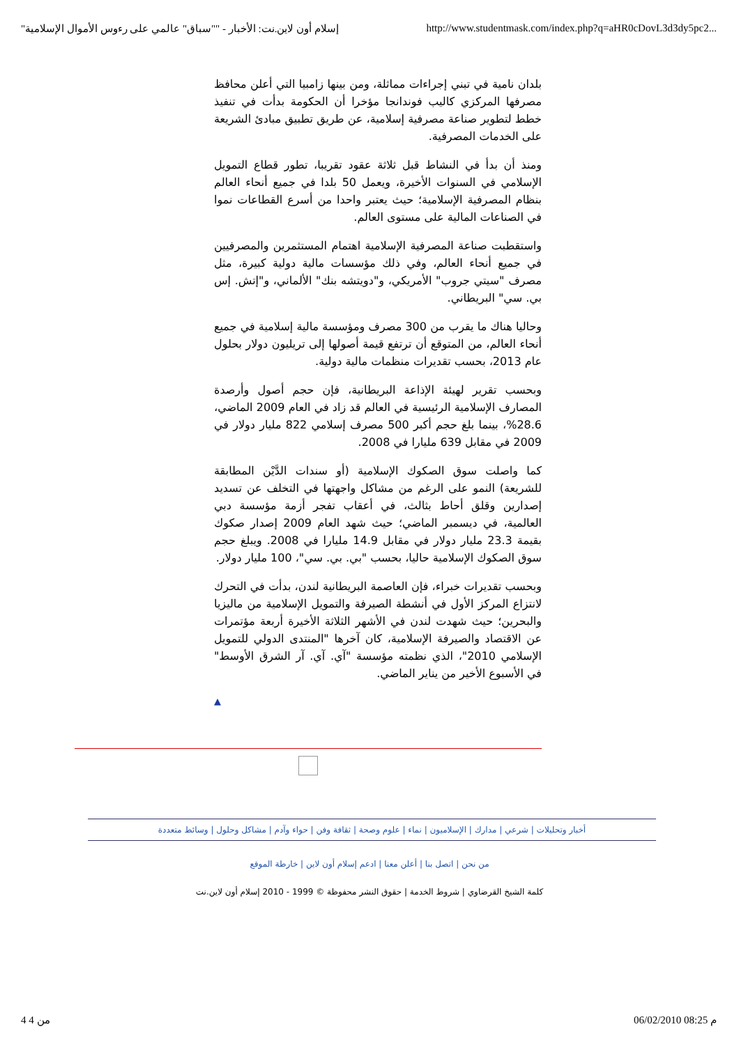"إسلام أون لاين.نت: الأخبار - ""سباق" عالمي على رءوس الأموال الإسلامية http://www.studentmask.com/index.php?q=aHR0cDovL3d3dy5pc2...
بلدان نامية في تبني إجراءات مماثلة، ومن بينها زامبيا التي أعلن محافظ مصرفها المركزي كاليب فوندانجا مؤخرا أن الحكومة بدأت في تنفيذ خطط لتطوير صناعة مصرفية إسلامية، عن طريق تطبيق مبادئ الشريعة على الخدمات المصرفية.
ومنذ أن بدأ في النشاط قبل ثلاثة عقود تقريبا، تطور قطاع التمويل الإسلامي في السنوات الأخيرة، ويعمل 50 بلدا في جميع أنحاء العالم بنظام المصرفية الإسلامية؛ حيث يعتبر واحدا من أسرع القطاعات نموا في الصناعات المالية على مستوى العالم.
واستقطبت صناعة المصرفية الإسلامية اهتمام المستثمرين والمصرفيين في جميع أنحاء العالم، وفي ذلك مؤسسات مالية دولية كبيرة، مثل مصرف "سيتي جروب" الأمريكي، و"دويتشه بنك" الألماني، و"إتش. إس بي. سي" البريطاني.
وحاليا هناك ما يقرب من 300 مصرف ومؤسسة مالية إسلامية في جميع أنحاء العالم، من المتوقع أن ترتفع قيمة أصولها إلى تريليون دولار بحلول عام 2013، بحسب تقديرات منظمات مالية دولية.
وبحسب تقرير لهيئة الإذاعة البريطانية، فإن حجم أصول وأرصدة المصارف الإسلامية الرئيسية في العالم قد زاد في العام 2009 الماضي، 28.6%، بينما بلغ حجم أكبر 500 مصرف إسلامي 822 مليار دولار في 2009 في مقابل 639 مليارا في 2008.
كما واصلت سوق الصكوك الإسلامية (أو سندات الدَّيْن المطابقة للشريعة) النمو على الرغم من مشاكل واجهتها في التخلف عن تسديد إصدارين وقلق أحاط بثالث، في أعقاب تفجر أزمة مؤسسة دبي العالمية، في ديسمبر الماضي؛ حيث شهد العام 2009 إصدار صكوك بقيمة 23.3 مليار دولار في مقابل 14.9 مليارا في 2008. ويبلغ حجم سوق الصكوك الإسلامية حاليا، بحسب "بي. بي. سي"، 100 مليار دولار.
وبحسب تقديرات خبراء، فإن العاصمة البريطانية لندن، بدأت في التحرك لانتزاع المركز الأول في أنشطة الصيرفة والتمويل الإسلامية من ماليزيا والبحرين؛ حيث شهدت لندن في الأشهر الثلاثة الأخيرة أربعة مؤتمرات عن الاقتصاد والصيرفة الإسلامية، كان آخرها "المنتدى الدولي للتمويل الإسلامي 2010"، الذي نظمته مؤسسة "آي. آي. آر الشرق الأوسط" في الأسبوع الأخير من يناير الماضي.
▲
أخبار وتحليلات | شرعي | مدارك | الإسلاميون | نماء | علوم وصحة | ثقافة وفن | حواء وآدم | مشاكل وحلول | وسائط متعددة
من نحن | اتصل بنا | أعلن معنا | ادعم إسلام أون لاين | خارطة الموقع
كلمة الشيخ القرضاوي | شروط الخدمة | حقوق النشر محفوظة © 1999 - 2010 إسلام أون لاين.نت
4 من 4 06/02/2010 08:25 م